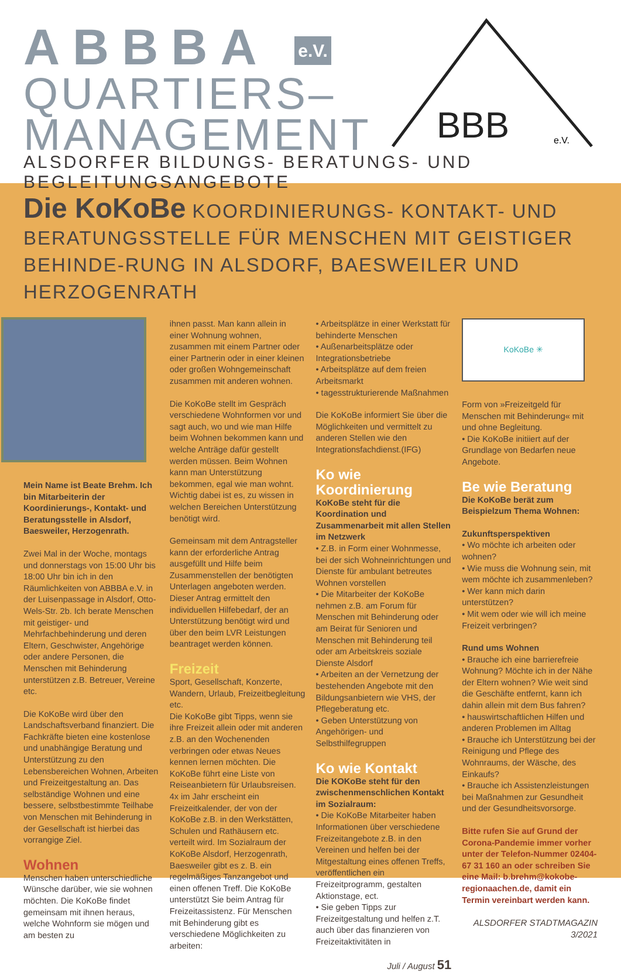ABBBA e.V.
QUARTIERS–
MANAGEMENT
ALSDORFER BILDUNGS- BERATUNGS- UND BEGLEITUNGSANGEBOTE
BBB
e.V.
Die KoKoBe KOORDINIERUNGS- KONTAKT- UND BERATUNGSSTELLE FÜR MENSCHEN MIT GEISTIGER BEHINDE-RUNG IN ALSDORF, BAESWEILER UND HERZOGENRATH
Mein Name ist Beate Brehm. Ich bin Mitarbeiterin der Koordinierungs-, Kontakt- und Beratungsstelle in Alsdorf, Baesweiler, Herzogenrath.
Zwei Mal in der Woche, montags und donnerstags von 15:00 Uhr bis 18:00 Uhr bin ich in den Räumlichkeiten von ABBBA e.V. in der Luisenpassage in Alsdorf, Otto-Wels-Str. 2b. Ich berate Menschen mit geistiger- und Mehrfachbehinderung und deren Eltern, Geschwister, Angehörige oder andere Personen, die Menschen mit Behinderung unterstützen z.B. Betreuer, Vereine etc.
Die KoKoBe wird über den Landschaftsverband finanziert. Die Fachkräfte bieten eine kostenlose und unabhängige Beratung und Unterstützung zu den Lebensbereichen Wohnen, Arbeiten und Freizeitgestaltung an. Das selbständige Wohnen und eine bessere, selbstbestimmte Teilhabe von Menschen mit Behinderung in der Gesellschaft ist hierbei das vorrangige Ziel.
Wohnen
Menschen haben unterschiedliche Wünsche darüber, wie sie wohnen möchten. Die KoKoBe findet gemeinsam mit ihnen heraus, welche Wohnform sie mögen und am besten zu
ihnen passt. Man kann allein in einer Wohnung wohnen, zusammen mit einem Partner oder einer Partnerin oder in einer kleinen oder großen Wohngemeinschaft zusammen mit anderen wohnen.
Die KoKoBe stellt im Gespräch verschiedene Wohnformen vor und sagt auch, wo und wie man Hilfe beim Wohnen bekommen kann und welche Anträge dafür gestellt werden müssen. Beim Wohnen kann man Unterstützung bekommen, egal wie man wohnt. Wichtig dabei ist es, zu wissen in welchen Bereichen Unterstützung benötigt wird.
Gemeinsam mit dem Antragsteller kann der erforderliche Antrag ausgefüllt und Hilfe beim Zusammenstellen der benötigten Unterlagen angeboten werden. Dieser Antrag ermittelt den individuellen Hilfebedarf, der an Unterstützung benötigt wird und über den beim LVR Leistungen beantraget werden können.
Freizeit
Sport, Gesellschaft, Konzerte, Wandern, Urlaub, Freizeitbegleitung etc.
Die KoKoBe gibt Tipps, wenn sie ihre Freizeit allein oder mit anderen z.B. an den Wochenenden verbringen oder etwas Neues kennen lernen möchten. Die KoKoBe führt eine Liste von Reiseanbietern für Urlaubsreisen. 4x im Jahr erscheint ein Freizeitkalender, der von der KoKoBe z.B. in den Werkstätten, Schulen und Rathäusern etc. verteilt wird. Im Sozialraum der KoKoBe Alsdorf, Herzogenrath, Baesweiler gibt es z. B. ein regelmäßiges Tanzangebot und einen offenen Treff. Die KoKoBe unterstützt Sie beim Antrag für Freizeitassistenz. Für Menschen mit Behinderung gibt es verschiedene Möglichkeiten zu arbeiten:
• Arbeitsplätze in einer Werkstatt für behinderte Menschen
• Außenarbeitsplätze oder Integrationsbetriebe
• Arbeitsplätze auf dem freien Arbeitsmarkt
• tagesstrukturierende Maßnahmen
Die KoKoBe informiert Sie über die Möglichkeiten und vermittelt zu anderen Stellen wie den Integrationsfachdienst.(IFG)
Ko wie Koordinierung
KoKoBe steht für die Koordination und Zusammenarbeit mit allen Stellen im Netzwerk
• Z.B. in Form einer Wohnmesse, bei der sich Wohneinrichtungen und Dienste für ambulant betreutes Wohnen vorstellen
• Die Mitarbeiter der KoKoBe nehmen z.B. am Forum für Menschen mit Behinderung oder am Beirat für Senioren und Menschen mit Behinderung teil oder am Arbeitskreis soziale Dienste Alsdorf
• Arbeiten an der Vernetzung der bestehenden Angebote mit den Bildungsanbietern wie VHS, der Pflegeberatung etc.
• Geben Unterstützung von Angehörigen- und Selbsthilfegruppen
Ko wie Kontakt
Die KOKoBe steht für den zwischenmenschlichen Kontakt im Sozialraum:
• Die KoKoBe Mitarbeiter haben Informationen über verschiedene Freizeitangebote z.B. in den Vereinen und helfen bei der Mitgestaltung eines offenen Treffs, veröffentlichen ein Freizeitprogramm, gestalten Aktionstage, ect.
• Sie geben Tipps zur Freizeitgestaltung und helfen z.T. auch über das finanzieren von Freizeitaktivitäten in
Juli / August 51
KoKoBe ✳
Form von »Freizeitgeld für Menschen mit Behinderung« mit und ohne Begleitung.
• Die KoKoBe initiiert auf der Grundlage von Bedarfen neue Angebote.
Be wie Beratung
Die KoKoBe berät zum Beispielzum Thema Wohnen:
Zukunftsperspektiven
• Wo möchte ich arbeiten oder wohnen?
• Wie muss die Wohnung sein, mit wem möchte ich zusammenleben?
• Wer kann mich darin unterstützen?
• Mit wem oder wie will ich meine Freizeit verbringen?
Rund ums Wohnen
• Brauche ich eine barrierefreie Wohnung? Möchte ich in der Nähe der Eltern wohnen? Wie weit sind die Geschäfte entfernt, kann ich dahin allein mit dem Bus fahren?
• hauswirtschaftlichen Hilfen und anderen Problemen im Alltag
• Brauche ich Unterstützung bei der Reinigung und Pflege des Wohnraums, der Wäsche, des Einkaufs?
• Brauche ich Assistenzleistungen bei Maßnahmen zur Gesundheit und der Gesundheitsvorsorge.
Bitte rufen Sie auf Grund der Corona-Pandemie immer vorher unter der Telefon-Nummer 02404-67 31 160 an oder schreiben Sie eine Mail: b.brehm@kokobe-regionaachen.de, damit ein Termin vereinbart werden kann.
ALSDORFER STADTMAGAZIN 3/2021